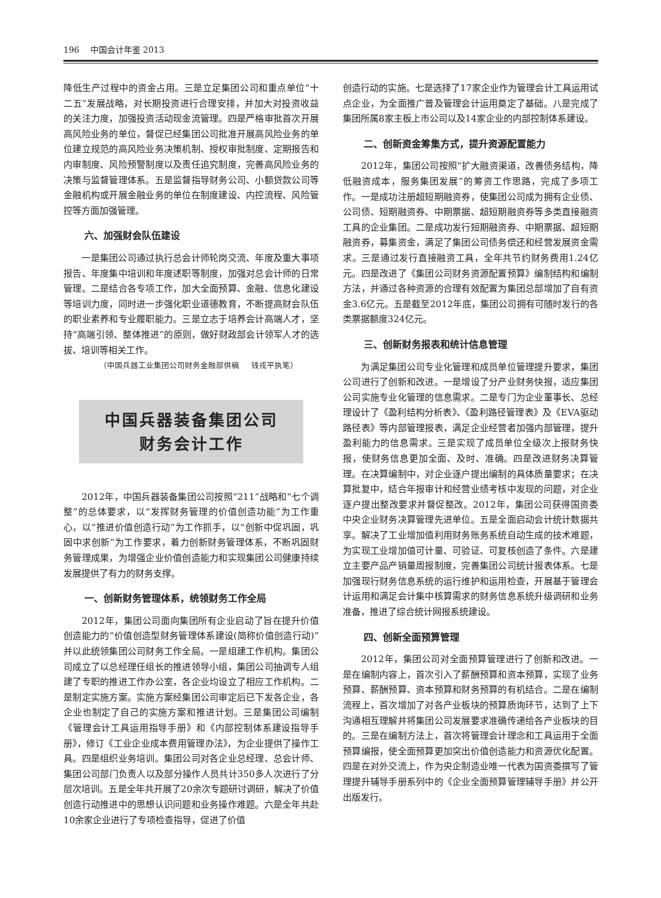196 中国会计年鉴 2013
降低生产过程中的资金占用。三是立足集团公司和重点单位“十二五”发展战略，对长期投资进行合理安排，并加大对投资收益的关注力度，加强投资活动现金流管理。四是严格审批首次开展高风险业务的单位，督促已经集团公司批准开展高风险业务的单位建立规范的高风险业务决策机制、授权审批制度、定期报告和内审制度、风险预警制度以及责任追究制度，完善高风险业务的决策与监督管理体系。五是监督指导财务公司、小额贷款公司等金融机构或开展金融业务的单位在制度建设、内控流程、风险管控等方面加强管理。
六、加强财会队伍建设
一是集团公司通过执行总会计师轮岗交流、年度及重大事项报告、年度集中培训和年度述职等制度，加强对总会计师的日常管理。二是结合各专项工作，加大全面预算、金融、信息化建设等培训力度，同时进一步强化职业道德教育，不断提高财会队伍的职业素养和专业履职能力。三是立志于培养会计高端人才，坚持“高端引领、整体推进”的原则，做好财政部会计领军人才的选拔、培训等相关工作。
（中国兵器工业集团公司财务金融部供稿 钱戎平执笔）
中国兵器装备集团公司
财务会计工作
2012年，中国兵器装备集团公司按照“211”战略和“七个调整”的总体要求，以“发挥财务管理的价值创造功能”为工作重心，以“推进价值创造行动”为工作抓手，以“创新中促巩固，巩固中求创新”为工作要求，着力创新财务管理体系，不断巩固财务管理成果，为增强企业价值创造能力和实现集团公司健康持续发展提供了有力的财务支撑。
一、创新财务管理体系，统领财务工作全局
2012年，集团公司面向集团所有企业启动了旨在提升价值创造能力的“价值创造型财务管理体系建设(简称价值创造行动)”并以此统领集团公司财务工作全局。一是组建工作机构。集团公司成立了以总经理任组长的推进领导小组，集团公司抽调专人组建了专职的推进工作办公室，各企业均设立了相应工作机构。二是制定实施方案。实施方案经集团公司审定后已下发各企业，各企业也制定了自己的实施方案和推进计划。三是集团公司编制《管理会计工具运用指导手册》和《内部控制体系建设指导手册》，修订《工业企业成本费用管理办法》，为企业提供了操作工具。四是组织业务培训。集团公司对各企业总经理、总会计师、集团公司部门负责人以及部分操作人员共计350多人次进行了分层次培训。五是全年共开展了20余次专题研讨调研，解决了价值创造行动推进中的思想认识问题和业务操作难题。六是全年共赴10余家企业进行了专项检查指导，促进了价值
创造行动的实施。七是选择了17家企业作为管理会计工具运用试点企业，为全面推广普及管理会计运用奠定了基础。八是完成了集团所属8家主板上市公司以及14家企业的内部控制体系建设。
二、创新资金筹集方式，提升资源配置能力
2012年，集团公司按照“扩大融资渠道，改善债务结构，降低融资成本，服务集团发展”的筹资工作思路，完成了多项工作。一是成功注册超短期融资券，使集团公司成为拥有企业债、公司债、短期融资券、中期票据、超短期融资券等多类直接融资工具的企业集团。二是成功发行短期融资券、中期票据、超短期融资券，募集资金，满足了集团公司债务偿还和经营发展资金需求。三是通过发行直接融资工具，全年共节约财务费用1.24亿元。四是改进了《集团公司财务资源配置预算》编制结构和编制方法，并通过各种资源的合理有效配置为集团总部增加了自有资金3.6亿元。五是截至2012年底，集团公司拥有可随时发行的各类票据额度324亿元。
三、创新财务报表和统计信息管理
为满足集团公司专业化管理和成员单位管理提升要求，集团公司进行了创新和改进。一是增设了分产业财务快报，适应集团公司实施专业化管理的信息需求。二是专门为企业董事长、总经理设计了《盈利结构分析表》、《盈利路径管理表》及《EVA驱动路径表》等内部管理报表，满足企业经营者加强内部管理，提升盈利能力的信息需求。三是实现了成员单位全级次上报财务快报，使财务信息更加全面、及时、准确。四是改进财务决算管理。在决算编制中，对企业逐户提出编制的具体质量要求；在决算批复中，结合年报审计和经营业绩考核中发现的问题，对企业逐户提出整改要求并督促整改。2012年，集团公司获得国资委中央企业财务决算管理先进单位。五是全面启动会计统计数据共享。解决了工业增加值利用财务账务系统自动生成的技术难题，为实现工业增加值可计量、可验证、可复核创造了条件。六是建立主要产品产销量周报制度，完善集团公司统计报表体系。七是加强现行财务信息系统的运行维护和运用检查，开展基于管理会计运用和满足会计集中核算需求的财务信息系统升级调研和业务准备，推进了综合统计网报系统建设。
四、创新全面预算管理
2012年，集团公司对全面预算管理进行了创新和改进。一是在编制内容上，首次引入了薪酬预算和资本预算，实现了业务预算、薪酬预算、资本预算和财务预算的有机结合。二是在编制流程上，首次增加了对各产业板块的预算质询环节，达到了上下沟通相互理解并将集团公司发展要求准确传递给各产业板块的目的。三是在编制方法上，首次将管理会计理念和工具运用于全面预算编报，使全面预算更加突出价值创造能力和资源优化配置。四是在对外交流上，作为央企制造业唯一代表为国资委撰写了管理提升辅导手册系列中的《企业全面预算管理辅导手册》并公开出版发行。